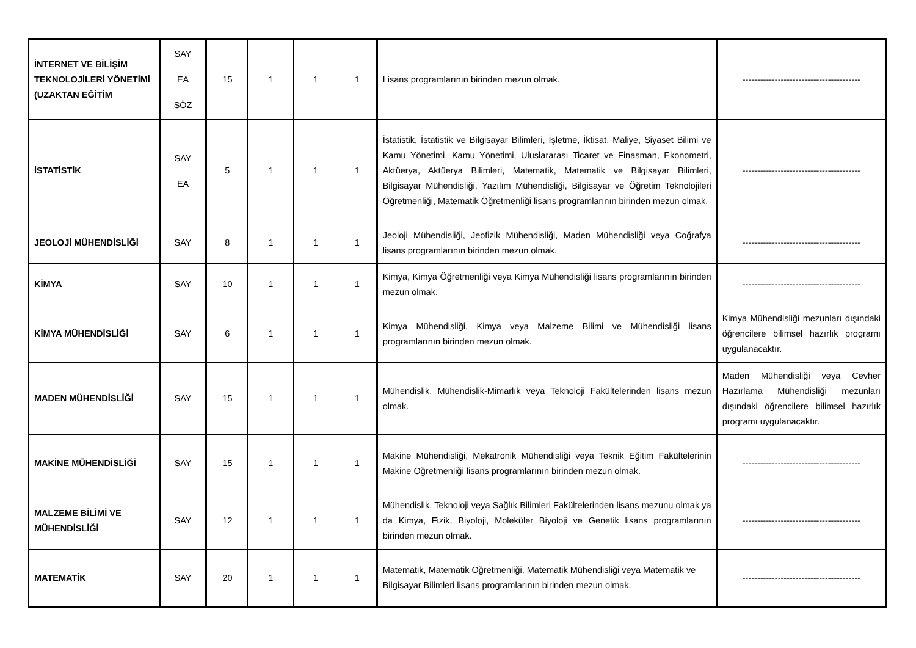| İNTERNET VE BİLİŞİM TEKNOLOJİLERİ YÖNETİMİ (UZAKTAN EĞİTİM | SAY EA SÖZ | 15 | 1 | 1 | 1 | Lisans programlarının birinden mezun olmak. | ---------------------------------------- |
| İSTATİSTİK | SAY EA | 5 | 1 | 1 | 1 | İstatistik, İstatistik ve Bilgisayar Bilimleri, İşletme, İktisat, Maliye, Siyaset Bilimi ve Kamu Yönetimi, Kamu Yönetimi, Uluslararası Ticaret ve Finasman, Ekonometri, Aktüerya, Aktüerya Bilimleri, Matematik, Matematik ve Bilgisayar Bilimleri, Bilgisayar Mühendisliği, Yazılım Mühendisliği, Bilgisayar ve Öğretim Teknolojileri Öğretmenliği, Matematik Öğretmenliği lisans programlarının birinden mezun olmak. | ---------------------------------------- |
| JEOLOJİ MÜHENDİSLİĞİ | SAY | 8 | 1 | 1 | 1 | Jeoloji Mühendisliği, Jeofizik Mühendisliği, Maden Mühendisliği veya Coğrafya lisans programlarının birinden mezun olmak. | ---------------------------------------- |
| KİMYA | SAY | 10 | 1 | 1 | 1 | Kimya, Kimya Öğretmenliği veya Kimya Mühendisliği lisans programlarının birinden mezun olmak. | ---------------------------------------- |
| KİMYA MÜHENDİSLİĞİ | SAY | 6 | 1 | 1 | 1 | Kimya Mühendisliği, Kimya veya Malzeme Bilimi ve Mühendisliği lisans programlarının birinden mezun olmak. | Kimya Mühendisliği mezunları dışındaki öğrencilere bilimsel hazırlık programı uygulanacaktır. |
| MADEN MÜHENDİSLİĞİ | SAY | 15 | 1 | 1 | 1 | Mühendislik, Mühendislik-Mimarlık veya Teknoloji Fakültelerinden lisans mezun olmak. | Maden Mühendisliği veya Cevher Hazırlama Mühendisliği mezunları dışındaki öğrencilere bilimsel hazırlık programı uygulanacaktır. |
| MAKİNE MÜHENDİSLİĞİ | SAY | 15 | 1 | 1 | 1 | Makine Mühendisliği, Mekatronik Mühendisliği veya Teknik Eğitim Fakültelerinin Makine Öğretmenliği lisans programlarının birinden mezun olmak. | ---------------------------------------- |
| MALZEME BİLİMİ VE MÜHENDİSLİĞİ | SAY | 12 | 1 | 1 | 1 | Mühendislik, Teknoloji veya Sağlık Bilimleri Fakültelerinden lisans mezunu olmak ya da Kimya, Fizik, Biyoloji, Moleküler Biyoloji ve Genetik lisans programlarının birinden mezun olmak. | ---------------------------------------- |
| MATEMATİK | SAY | 20 | 1 | 1 | 1 | Matematik, Matematik Öğretmenliği, Matematik Mühendisliği veya Matematik ve Bilgisayar Bilimleri lisans programlarının birinden mezun olmak. | ---------------------------------------- |